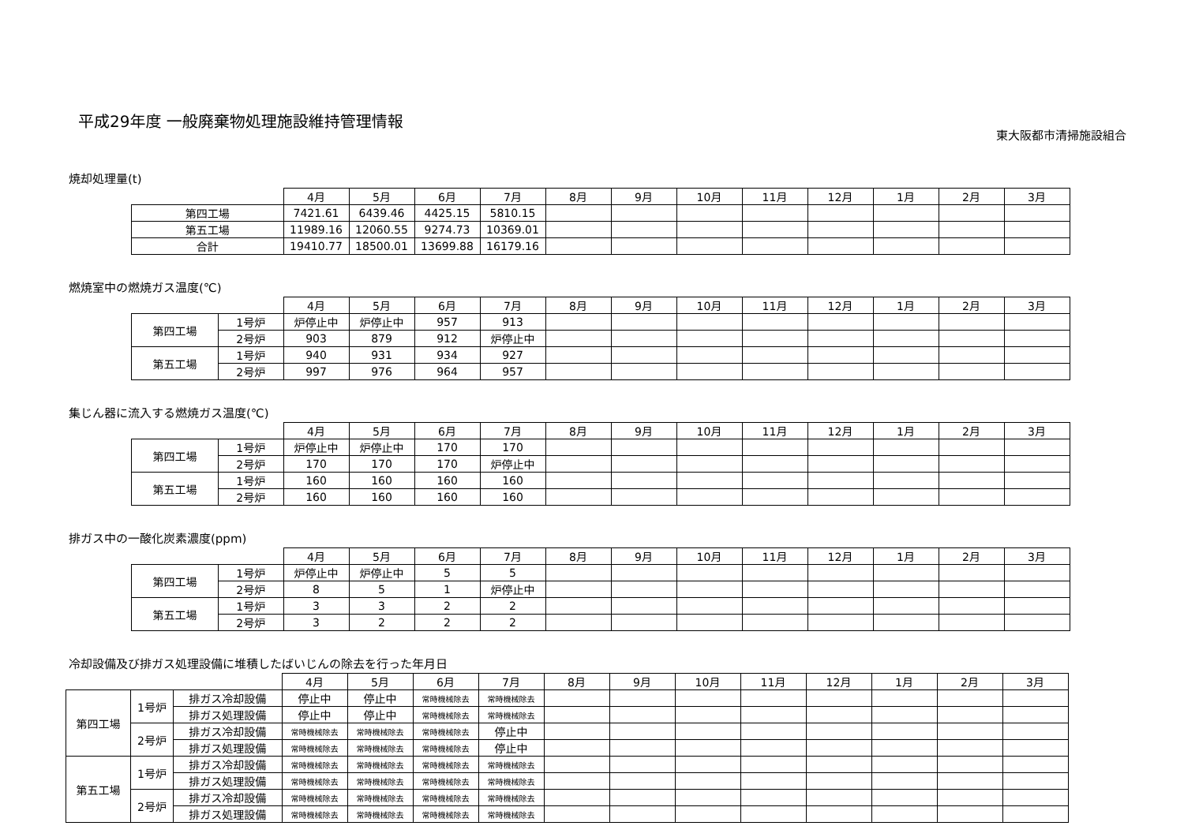平成29年度 一般廃棄物処理施設維持管理情報
東大阪都市清掃施設組合
焼却処理量(t)
| | 4月 | 5月 | 6月 | 7月 | 8月 | 9月 | 10月 | 11月 | 12月 | 1月 | 2月 | 3月 |
| 第四工場 | 7421.61 | 6439.46 | 4425.15 | 5810.15 | | | | | | | | |
| 第五工場 | 11989.16 | 12060.55 | 9274.73 | 10369.01 | | | | | | | | |
| 合計 | 19410.77 | 18500.01 | 13699.88 | 16179.16 | | | | | | | | |
燃焼室中の燃焼ガス温度(℃)
| | | 4月 | 5月 | 6月 | 7月 | 8月 | 9月 | 10月 | 11月 | 12月 | 1月 | 2月 | 3月 |
| 第四工場 | 1号炉 | 炉停止中 | 炉停止中 | 957 | 913 | | | | | | | | |
| | 2号炉 | 903 | 879 | 912 | 炉停止中 | | | | | | | | |
| 第五工場 | 1号炉 | 940 | 931 | 934 | 927 | | | | | | | | |
| | 2号炉 | 997 | 976 | 964 | 957 | | | | | | | | |
集じん器に流入する燃焼ガス温度(℃)
| | | 4月 | 5月 | 6月 | 7月 | 8月 | 9月 | 10月 | 11月 | 12月 | 1月 | 2月 | 3月 |
| 第四工場 | 1号炉 | 炉停止中 | 炉停止中 | 170 | 170 | | | | | | | | |
| | 2号炉 | 170 | 170 | 170 | 炉停止中 | | | | | | | | |
| 第五工場 | 1号炉 | 160 | 160 | 160 | 160 | | | | | | | | |
| | 2号炉 | 160 | 160 | 160 | 160 | | | | | | | | |
排ガス中の一酸化炭素濃度(ppm)
| | | 4月 | 5月 | 6月 | 7月 | 8月 | 9月 | 10月 | 11月 | 12月 | 1月 | 2月 | 3月 |
| 第四工場 | 1号炉 | 炉停止中 | 炉停止中 | 5 | 5 | | | | | | | | |
| | 2号炉 | 8 | 5 | 1 | 炉停止中 | | | | | | | | |
| 第五工場 | 1号炉 | 3 | 3 | 2 | 2 | | | | | | | | |
| | 2号炉 | 3 | 2 | 2 | 2 | | | | | | | | |
冷却設備及び排ガス処理設備に堆積したばいじんの除去を行った年月日
| | | | 4月 | 5月 | 6月 | 7月 | 8月 | 9月 | 10月 | 11月 | 12月 | 1月 | 2月 | 3月 |
| 第四工場 | 1号炉 | 排ガス冷却設備 | 停止中 | 停止中 | 常時機械除去 | 常時機械除去 | | | | | | | | |
| | | 排ガス処理設備 | 停止中 | 停止中 | 常時機械除去 | 常時機械除去 | | | | | | | | |
| | 2号炉 | 排ガス冷却設備 | 常時機械除去 | 常時機械除去 | 常時機械除去 | 停止中 | | | | | | | | |
| | | 排ガス処理設備 | 常時機械除去 | 常時機械除去 | 常時機械除去 | 停止中 | | | | | | | | |
| 第五工場 | 1号炉 | 排ガス冷却設備 | 常時機械除去 | 常時機械除去 | 常時機械除去 | 常時機械除去 | | | | | | | | |
| | | 排ガス処理設備 | 常時機械除去 | 常時機械除去 | 常時機械除去 | 常時機械除去 | | | | | | | | |
| | 2号炉 | 排ガス冷却設備 | 常時機械除去 | 常時機械除去 | 常時機械除去 | 常時機械除去 | | | | | | | | |
| | | 排ガス処理設備 | 常時機械除去 | 常時機械除去 | 常時機械除去 | 常時機械除去 | | | | | | | | |